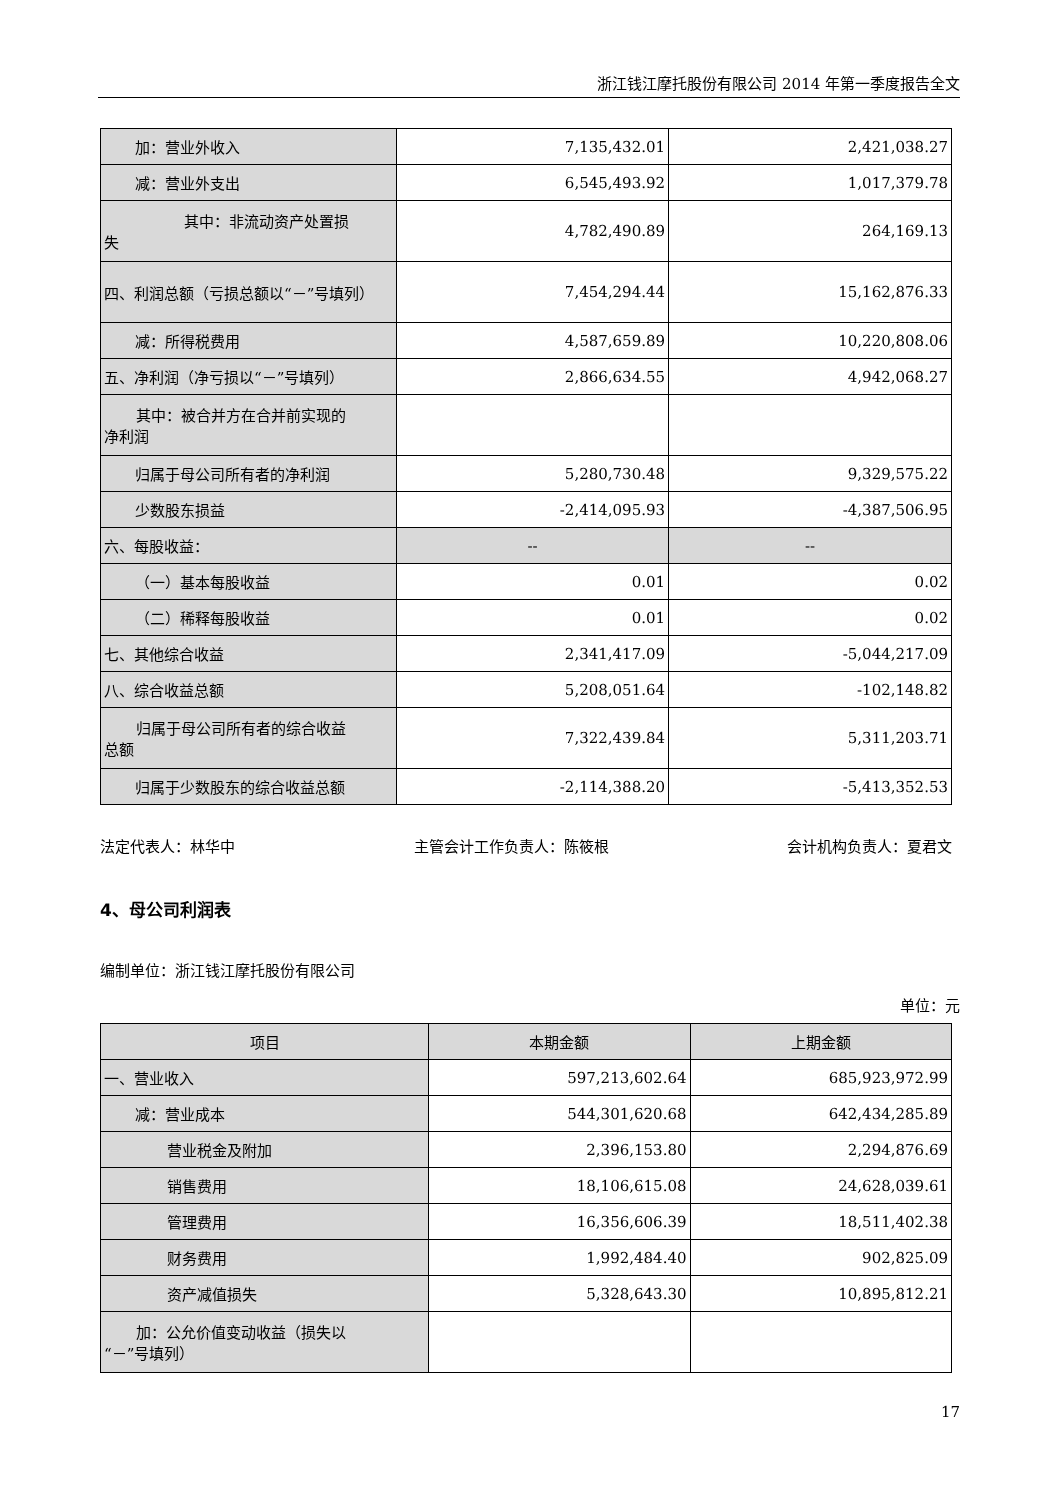浙江钱江摩托股份有限公司 2014 年第一季度报告全文
| 加：营业外收入 | 7,135,432.01 | 2,421,038.27 |
| 减：营业外支出 | 6,545,493.92 | 1,017,379.78 |
| 其中：非流动资产处置损 失 | 4,782,490.89 | 264,169.13 |
| 四、利润总额（亏损总额以“－”号填列） | 7,454,294.44 | 15,162,876.33 |
| 减：所得税费用 | 4,587,659.89 | 10,220,808.06 |
| 五、净利润（净亏损以“－”号填列） | 2,866,634.55 | 4,942,068.27 |
| 其中：被合并方在合并前实现的 净利润 | | |
| 归属于母公司所有者的净利润 | 5,280,730.48 | 9,329,575.22 |
| 少数股东损益 | -2,414,095.93 | -4,387,506.95 |
| 六、每股收益： | -- | -- |
| （一）基本每股收益 | 0.01 | 0.02 |
| （二）稀释每股收益 | 0.01 | 0.02 |
| 七、其他综合收益 | 2,341,417.09 | -5,044,217.09 |
| 八、综合收益总额 | 5,208,051.64 | -102,148.82 |
| 归属于母公司所有者的综合收益 总额 | 7,322,439.84 | 5,311,203.71 |
| 归属于少数股东的综合收益总额 | -2,114,388.20 | -5,413,352.53 |
法定代表人：林华中 主管会计工作负责人：陈筱根 会计机构负责人：夏君文
4、母公司利润表
编制单位：浙江钱江摩托股份有限公司
单位：元
| 项目 | 本期金额 | 上期金额 |
| --- | --- | --- |
| 一、营业收入 | 597,213,602.64 | 685,923,972.99 |
| 减：营业成本 | 544,301,620.68 | 642,434,285.89 |
| 营业税金及附加 | 2,396,153.80 | 2,294,876.69 |
| 销售费用 | 18,106,615.08 | 24,628,039.61 |
| 管理费用 | 16,356,606.39 | 18,511,402.38 |
| 财务费用 | 1,992,484.40 | 902,825.09 |
| 资产减值损失 | 5,328,643.30 | 10,895,812.21 |
| 加：公允价值变动收益（损失以 “－”号填列） | | |
17